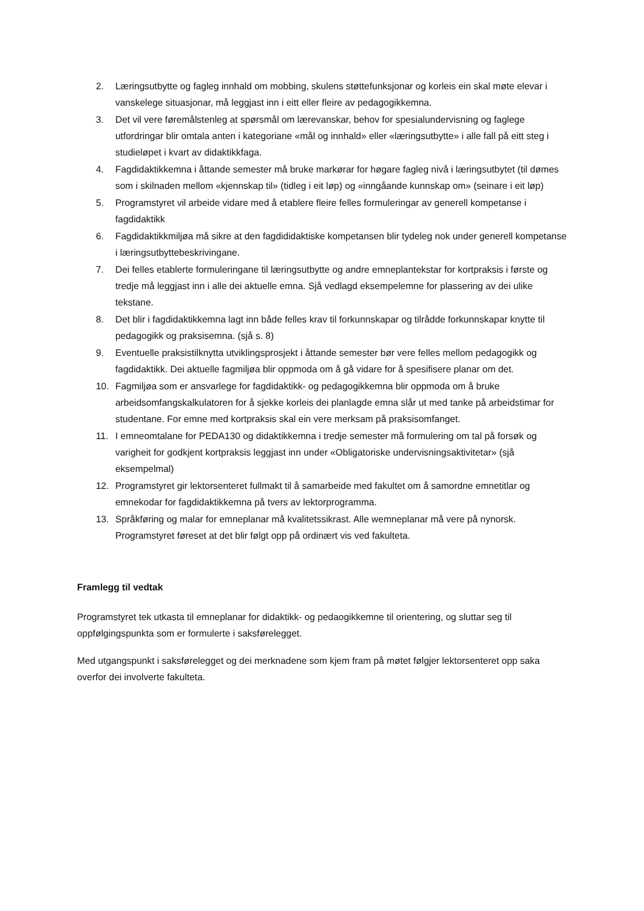2. Læringsutbytte og fagleg innhald om mobbing, skulens støttefunksjonar og korleis ein skal møte elevar i vanskelege situasjonar, må leggjast inn i eitt eller fleire av pedagogikkemna.
3. Det vil vere føremålstenleg at spørsmål om lærevanskar, behov for spesialundervisning og faglege utfordringar blir omtala anten i kategoriane «mål og innhald» eller «læringsutbytte» i alle fall på eitt steg i studieløpet i kvart av didaktikkfaga.
4. Fagdidaktikkemna i åttande semester må bruke markørar for høgare fagleg nivå i læringsutbytet (til dømes som i skilnaden mellom «kjennskap til» (tidleg i eit løp) og «inngåande kunnskap om» (seinare i eit løp)
5. Programstyret vil arbeide vidare med å etablere fleire felles formuleringar av generell kompetanse i fagdidaktikk
6. Fagdidaktikkmiljøa må sikre at den fagdididaktiske kompetansen blir tydeleg nok under generell kompetanse i læringsutbyttebeskrivingane.
7. Dei felles etablerte formuleringane til læringsutbytte og andre emneplantekstar for kortpraksis i første og tredje må leggjast inn i alle dei aktuelle emna. Sjå vedlagd eksempelemne for plassering av dei ulike tekstane.
8. Det blir i fagdidaktikkemna lagt inn både felles krav til forkunnskapar og tilrådde forkunnskapar knytte til pedagogikk og praksisemna. (sjå s. 8)
9. Eventuelle praksistilknytta utviklingsprosjekt i åttande semester bør vere felles mellom pedagogikk og fagdidaktikk. Dei aktuelle fagmiljøa blir oppmoda om å gå vidare for å spesifisere planar om det.
10. Fagmiljøa som er ansvarlege for fagdidaktikk- og pedagogikkemna blir oppmoda om å bruke arbeidsomfangskalkulatoren for å sjekke korleis dei planlagde emna slår ut med tanke på arbeidstimar for studentane. For emne med kortpraksis skal ein vere merksam på praksisomfanget.
11. I emneomtalane for PEDA130 og didaktikkemna i tredje semester må formulering om tal på forsøk og varigheit for godkjent kortpraksis leggjast inn under «Obligatoriske undervisningsaktivitetar» (sjå eksempelmal)
12. Programstyret gir lektorsenteret fullmakt til å samarbeide med fakultet om å samordne emnetitlar og emnekodar for fagdidaktikkemna på tvers av lektorprogramma.
13. Språkføring og malar for emneplanar må kvalitetssikrast. Alle wemneplanar må vere på nynorsk. Programstyret føreset at det blir følgt opp på ordinært vis ved fakulteta.
Framlegg til vedtak
Programstyret tek utkasta til emneplanar for didaktikk- og pedaogikkemne til orientering, og sluttar seg til oppfølgingspunkta som er formulerte i saksførelegget.
Med utgangspunkt i saksførelegget og dei merknadene som kjem fram på møtet følgjer lektorsenteret opp saka overfor dei involverte fakulteta.